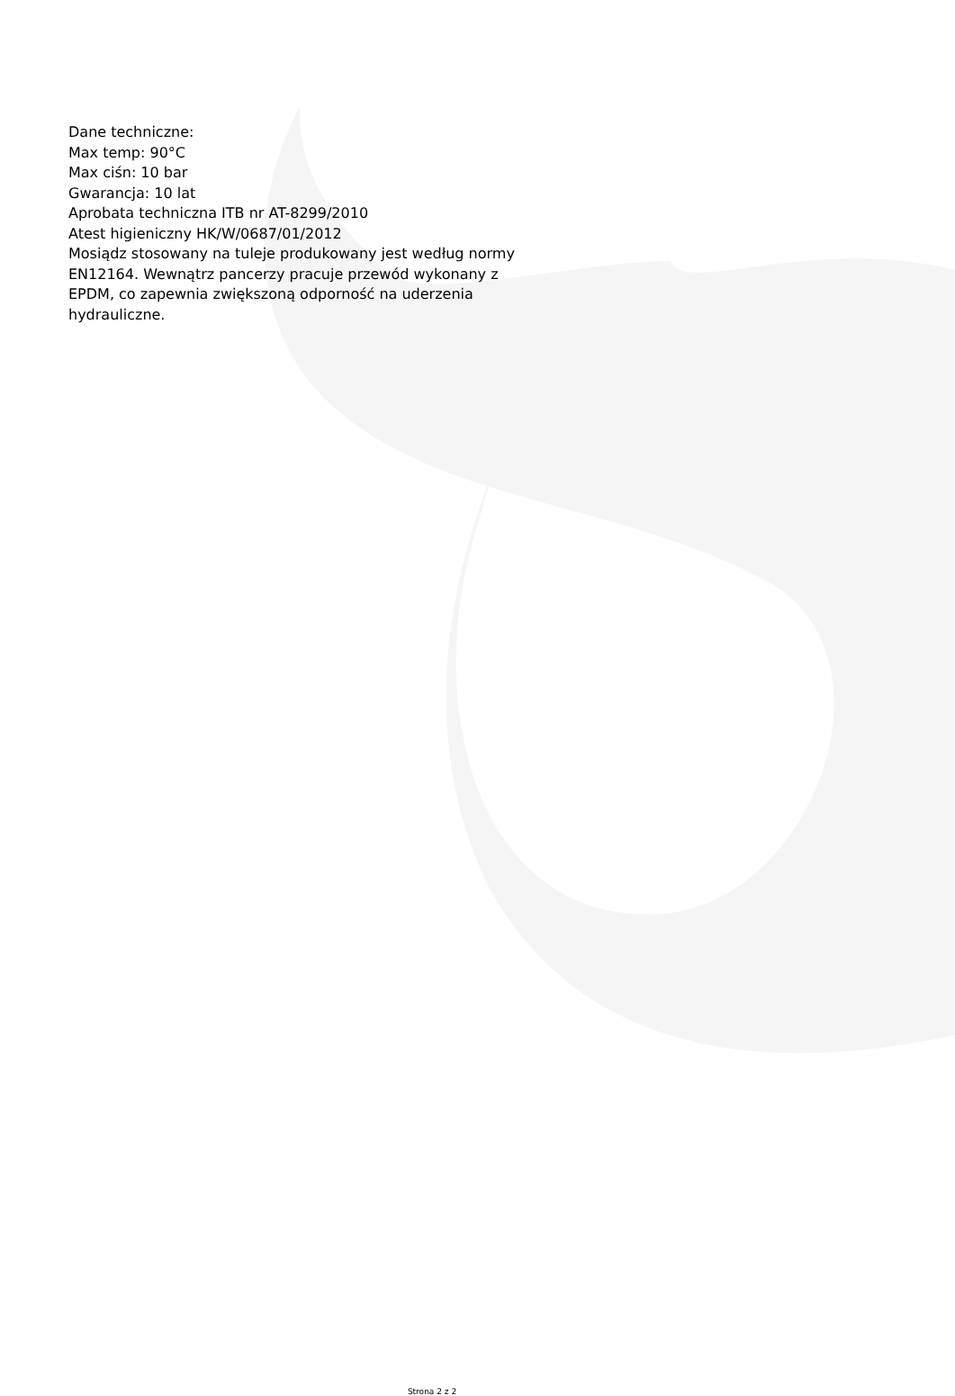Dane techniczne:
Max temp: 90°C
Max ciśn: 10 bar
Gwarancja: 10 lat
Aprobata techniczna ITB nr AT-8299/2010
Atest higieniczny HK/W/0687/01/2012
Mosiądz stosowany na tuleje produkowany jest według normy EN12164. Wewnątrz pancerzy pracuje przewód wykonany z EPDM, co zapewnia zwiększoną odporność na uderzenia hydrauliczne.
Strona 2 z 2